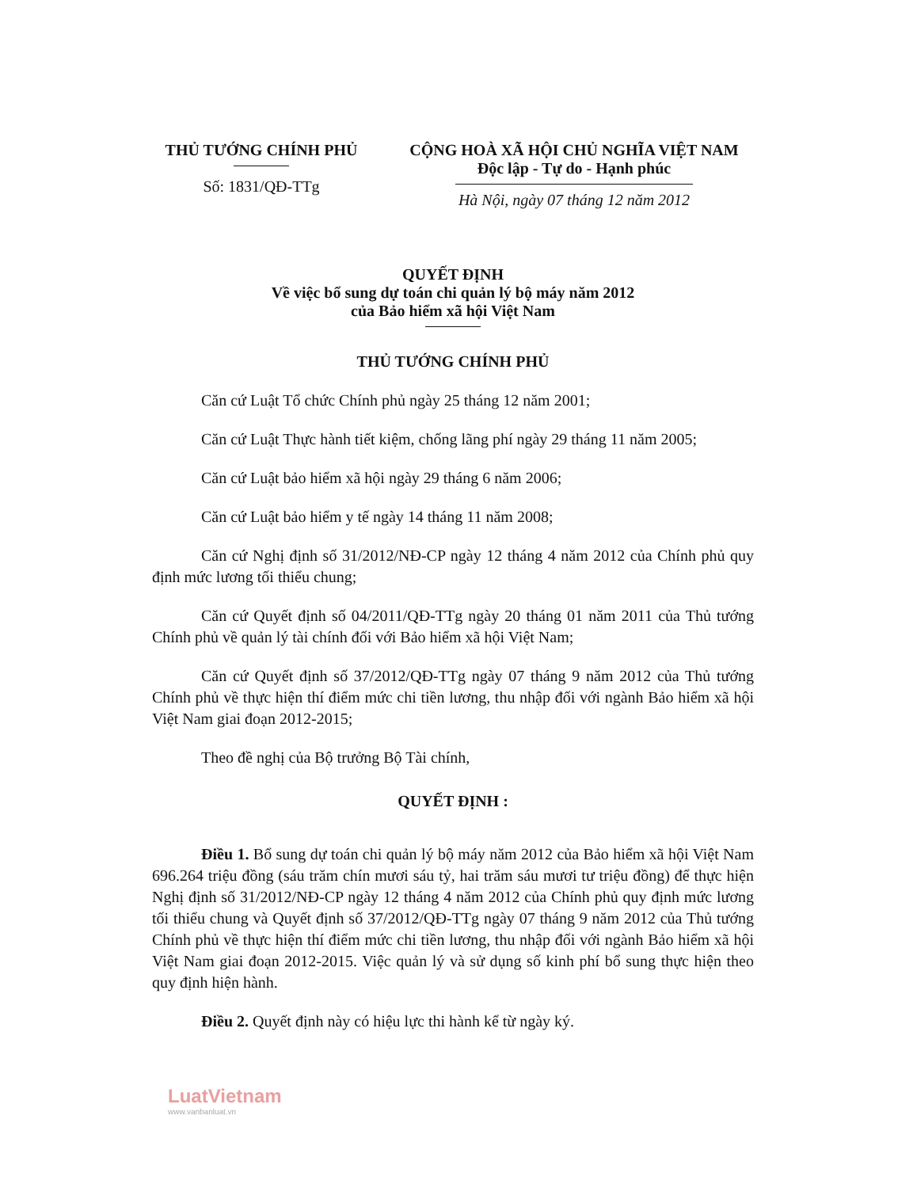THỦ TƯỚNG CHÍNH PHỦ
Số: 1831/QĐ-TTg
CỘNG HOÀ XÃ HỘI CHỦ NGHĨA VIỆT NAM
Độc lập - Tự do - Hạnh phúc
Hà Nội, ngày 07 tháng 12 năm 2012
QUYẾT ĐỊNH
Về việc bổ sung dự toán chi quản lý bộ máy năm 2012
của Bảo hiểm xã hội Việt Nam
THỦ TƯỚNG CHÍNH PHỦ
Căn cứ Luật Tổ chức Chính phủ ngày 25 tháng 12 năm 2001;
Căn cứ Luật Thực hành tiết kiệm, chống lãng phí ngày 29 tháng 11 năm 2005;
Căn cứ Luật bảo hiểm xã hội ngày 29 tháng 6 năm 2006;
Căn cứ Luật bảo hiểm y tế ngày 14 tháng 11 năm 2008;
Căn cứ Nghị định số 31/2012/NĐ-CP ngày 12 tháng 4 năm 2012 của Chính phủ quy định mức lương tối thiểu chung;
Căn cứ Quyết định số 04/2011/QĐ-TTg ngày 20 tháng 01 năm 2011 của Thủ tướng Chính phủ về quản lý tài chính đối với Bảo hiểm xã hội Việt Nam;
Căn cứ Quyết định số 37/2012/QĐ-TTg ngày 07 tháng 9 năm 2012 của Thủ tướng Chính phủ về thực hiện thí điểm mức chi tiền lương, thu nhập đối với ngành Bảo hiểm xã hội Việt Nam giai đoạn 2012-2015;
Theo đề nghị của Bộ trưởng Bộ Tài chính,
QUYẾT ĐỊNH :
Điều 1. Bổ sung dự toán chi quản lý bộ máy năm 2012 của Bảo hiểm xã hội Việt Nam 696.264 triệu đồng (sáu trăm chín mươi sáu tỷ, hai trăm sáu mươi tư triệu đồng) để thực hiện Nghị định số 31/2012/NĐ-CP ngày 12 tháng 4 năm 2012 của Chính phủ quy định mức lương tối thiểu chung và Quyết định số 37/2012/QĐ-TTg ngày 07 tháng 9 năm 2012 của Thủ tướng Chính phủ về thực hiện thí điểm mức chi tiền lương, thu nhập đối với ngành Bảo hiểm xã hội Việt Nam giai đoạn 2012-2015. Việc quản lý và sử dụng số kinh phí bổ sung thực hiện theo quy định hiện hành.
Điều 2. Quyết định này có hiệu lực thi hành kể từ ngày ký.
LuatVietnam
www.vanbanluat.vn